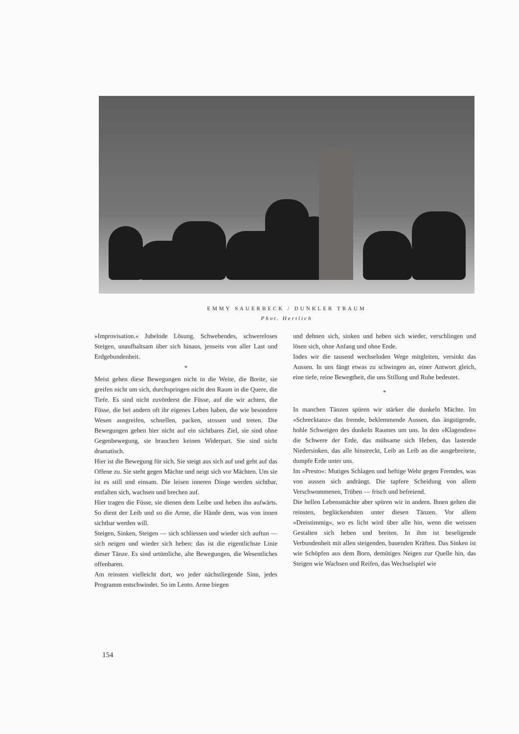EMMY SAUERBECK / DUNKLER TRAUM
Phot. Hertlich
»Improvisation.« Jubelnde Lösung. Schwebendes, schwereloses Steigen, unaufhaltsam über sich hinaus, jenseits von aller Last und Erdgebundenheit.
*
Meist gehen diese Bewegungen nicht in die Weite, die Breite, sie greifen nicht um sich, durchspringen nicht den Raum in die Quere, die Tiefe. Es sind nicht zuvörderst die Füsse, auf die wir achten, die Füsse, die bei andern oft ihr eigenes Leben haben, die wie besondere Wesen ausgreifen, schnellen, packen, stossen und treten. Die Bewegungen gehen hier nicht auf ein sichtbares Ziel, sie sind ohne Gegenbewegung, sie brauchen keinen Widerpart. Sie sind nicht dramatisch.
Hier ist die Bewegung für sich. Sie steigt aus sich auf und geht auf das Offene zu. Sie steht gegen Mächte und neigt sich vor Mächten. Um sie ist es still und einsam. Die leisen inneren Dinge werden sichtbar, entfalten sich, wachsen und brechen auf.
Hier tragen die Füsse, sie dienen dem Leibe und heben ihn aufwärts. So dient der Leib und so die Arme, die Hände dem, was von innen sichtbar werden will.
Steigen, Sinken, Steigen — sich schliessen und wieder sich auftun — sich neigen und wieder sich heben: das ist die eigentlichste Linie dieser Tänze. Es sind urtümliche, alte Bewegungen, die Wesentliches offenbaren.
Am reinsten vielleicht dort, wo jeder nächstliegende Sinn, jedes Programm entschwindet. So im Lento. Arme biegen
und dehnen sich, sinken und heben sich wieder, verschlingen und lösen sich, ohne Anfang und ohne Ende.
Indes wir die tausend wechselnden Wege mitgleiten, versinkt das Aussen. In uns fängt etwas zu schwingen an, einer Antwort gleich, eine tiefe, reine Bewegtheit, die uns Stillung und Ruhe bedeutet.
*
In manchen Tänzen spüren wir stärker die dunkeln Mächte. Im »Schrecktanz« das fremde, beklemmende Aussen, das ängstigende, hohle Schweigen des dunkeln Raumes um uns. In den »Klagenden« die Schwere der Erde, das mühsame sich Heben, das lastende Niedersinken, das alle hinstreckt, Leib an Leib an die ausgebreitete, dumpfe Erde unter uns.
Im »Presto«: Mutiges Schlagen und heftige Wehr gegen Fremdes, was von aussen sich andrängt. Die tapfere Scheidung von allem Verschwommenen, Trüben — frisch und befreiend.
Die hellen Lebensmächte aber spüren wir in andern. Ihnen gelten die reinsten, beglückendsten unter diesen Tänzen. Vor allem »Dreistimmig«, wo es licht wird über alle hin, wenn die weissen Gestalten sich heben und breiten. In ihm ist beseligende Verbundenheit mit allen steigenden, bauenden Kräften. Das Sinken ist wie Schöpfen aus dem Born, demütiges Neigen zur Quelle hin, das Steigen wie Wachsen und Reifen, das Wechselspiel wie
154